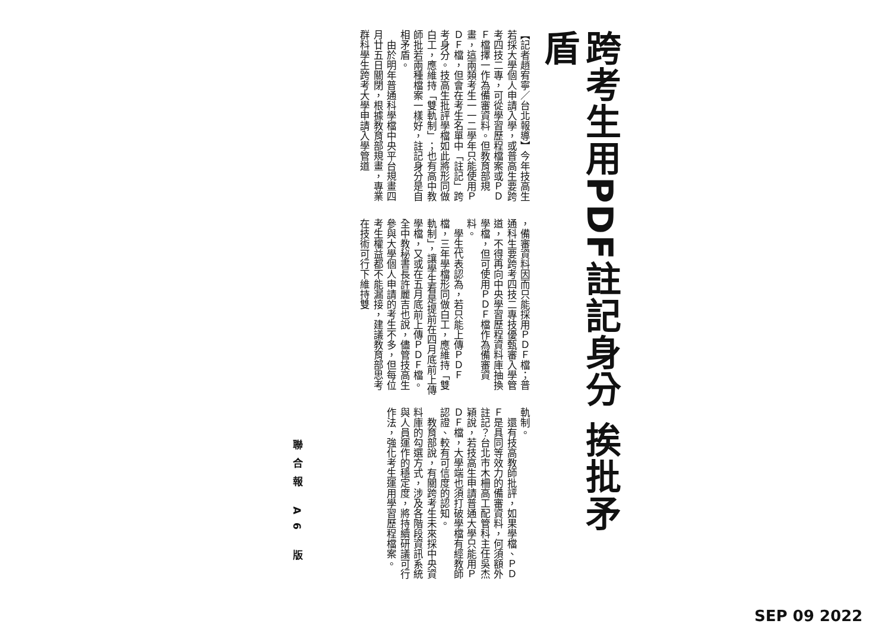跨考生用PDF註記身分 挨批矛盾
【記者趙宥寧／台北報導】今年技高生若採大學個人申請入學，或普高生要跨考四技二專，可從學習歷程檔案或ＰＤＦ檔擇一作為備審資料。但教育部規畫，這兩類考生一一二學年只能使用ＰＤＦ檔，但會在考生名單中「註記」跨考身分。技高生批評學檔如此將形同做白工，應維持「雙軌制」；也有高中教師批若兩種檔案一樣好，註記身分是自相矛盾。
　由於明年普通科學檔中央平台規畫四月廿五日關閉，根據教育部規畫，專業群科學生跨考大學申請入學管道
，備審資料因而只能採用ＰＤＦ檔；普通科生要跨考四技二專技優甄審入學管道，不得再向中央學習歷程資料庫抽換學檔，但可使用ＰＤＦ檔作為備審資料。
　學生代表認為，若只能上傳ＰＤＦ檔，三年學檔形同做白工，應維持「雙軌制」，讓學生看是提前在四月底前上傳學檔，又或在五月底前上傳ＰＤＦ檔。全中教秘書長許麗吉也說，儘管技高生參與大學個人申請的考生不多，但每位考生權益都不能漏接，建議教育部思考在技術可行下維持雙
軌制。
　還有技高教師批評，如果學檔、ＰＤＦ是具同等效力的備審資料，何須額外註記？台北市木柵高工配管科主任吳杰穎說，若技高生申請普通大學只能用ＰＤＦ檔，大學端也須打破學檔有經教師認證、較有可信度的認知。
　教育部說，有關跨考生未來採中央資料庫的勾選方式，涉及各階段資訊系統與人員運作的穩定度，將持續研議可行作法，強化考生運用學習歷程檔案。
聯合報 A6 版
SEP 09 2022